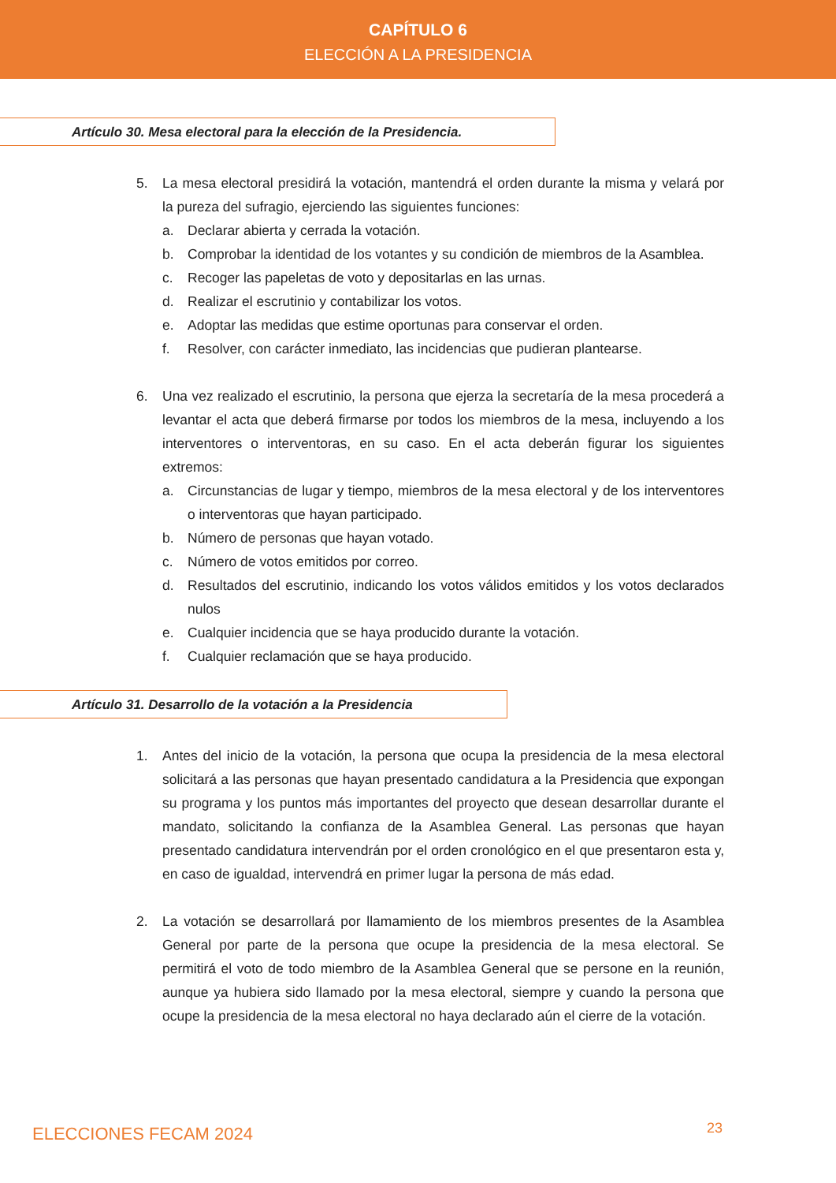CAPÍTULO 6
ELECCIÓN A LA PRESIDENCIA
Artículo 30. Mesa electoral para la elección de la Presidencia.
5. La mesa electoral presidirá la votación, mantendrá el orden durante la misma y velará por la pureza del sufragio, ejerciendo las siguientes funciones:
a. Declarar abierta y cerrada la votación.
b. Comprobar la identidad de los votantes y su condición de miembros de la Asamblea.
c. Recoger las papeletas de voto y depositarlas en las urnas.
d. Realizar el escrutinio y contabilizar los votos.
e. Adoptar las medidas que estime oportunas para conservar el orden.
f. Resolver, con carácter inmediato, las incidencias que pudieran plantearse.
6. Una vez realizado el escrutinio, la persona que ejerza la secretaría de la mesa procederá a levantar el acta que deberá firmarse por todos los miembros de la mesa, incluyendo a los interventores o interventoras, en su caso. En el acta deberán figurar los siguientes extremos:
a. Circunstancias de lugar y tiempo, miembros de la mesa electoral y de los interventores o interventoras que hayan participado.
b. Número de personas que hayan votado.
c. Número de votos emitidos por correo.
d. Resultados del escrutinio, indicando los votos válidos emitidos y los votos declarados nulos
e. Cualquier incidencia que se haya producido durante la votación.
f. Cualquier reclamación que se haya producido.
Artículo 31. Desarrollo de la votación a la Presidencia
1. Antes del inicio de la votación, la persona que ocupa la presidencia de la mesa electoral solicitará a las personas que hayan presentado candidatura a la Presidencia que expongan su programa y los puntos más importantes del proyecto que desean desarrollar durante el mandato, solicitando la confianza de la Asamblea General. Las personas que hayan presentado candidatura intervendrán por el orden cronológico en el que presentaron esta y, en caso de igualdad, intervendrá en primer lugar la persona de más edad.
2. La votación se desarrollará por llamamiento de los miembros presentes de la Asamblea General por parte de la persona que ocupe la presidencia de la mesa electoral. Se permitirá el voto de todo miembro de la Asamblea General que se persone en la reunión, aunque ya hubiera sido llamado por la mesa electoral, siempre y cuando la persona que ocupe la presidencia de la mesa electoral no haya declarado aún el cierre de la votación.
ELECCIONES FECAM 2024 23